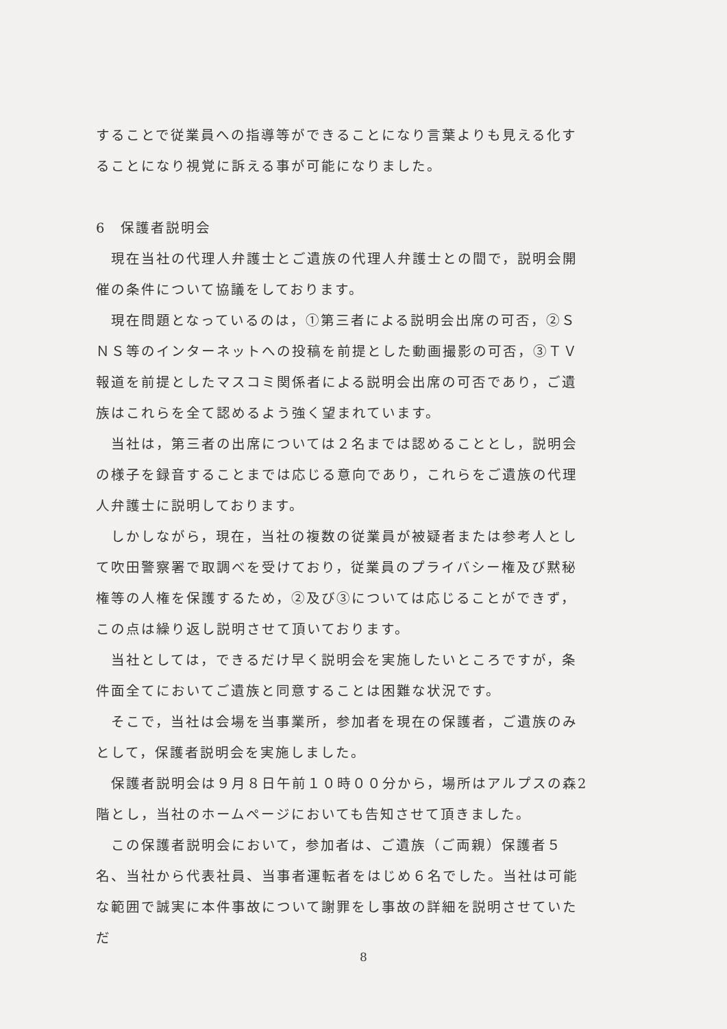することで従業員への指導等ができることになり言葉よりも見える化することになり視覚に訴える事が可能になりました。
6　保護者説明会
　現在当社の代理人弁護士とご遺族の代理人弁護士との間で，説明会開催の条件について協議をしております。
　現在問題となっているのは，①第三者による説明会出席の可否，②ＳＮＳ等のインターネットへの投稿を前提とした動画撮影の可否，③ＴＶ報道を前提としたマスコミ関係者による説明会出席の可否であり，ご遺族はこれらを全て認めるよう強く望まれています。
　当社は，第三者の出席については２名までは認めることとし，説明会の様子を録音することまでは応じる意向であり，これらをご遺族の代理人弁護士に説明しております。
　しかしながら，現在，当社の複数の従業員が被疑者または参考人として吹田警察署で取調べを受けており，従業員のプライバシー権及び黙秘権等の人権を保護するため，②及び③については応じることができず，この点は繰り返し説明させて頂いております。
　当社としては，できるだけ早く説明会を実施したいところですが，条件面全てにおいてご遺族と同意することは困難な状況です。
　そこで，当社は会場を当事業所，参加者を現在の保護者，ご遺族のみとして，保護者説明会を実施しました。
　保護者説明会は９月８日午前１０時００分から，場所はアルプスの森2階とし，当社のホームページにおいても告知させて頂きました。
　この保護者説明会において，参加者は、ご遺族（ご両親）保護者５名、当社から代表社員、当事者運転者をはじめ６名でした。当社は可能な範囲で誠実に本件事故について謝罪をし事故の詳細を説明させていただ
8